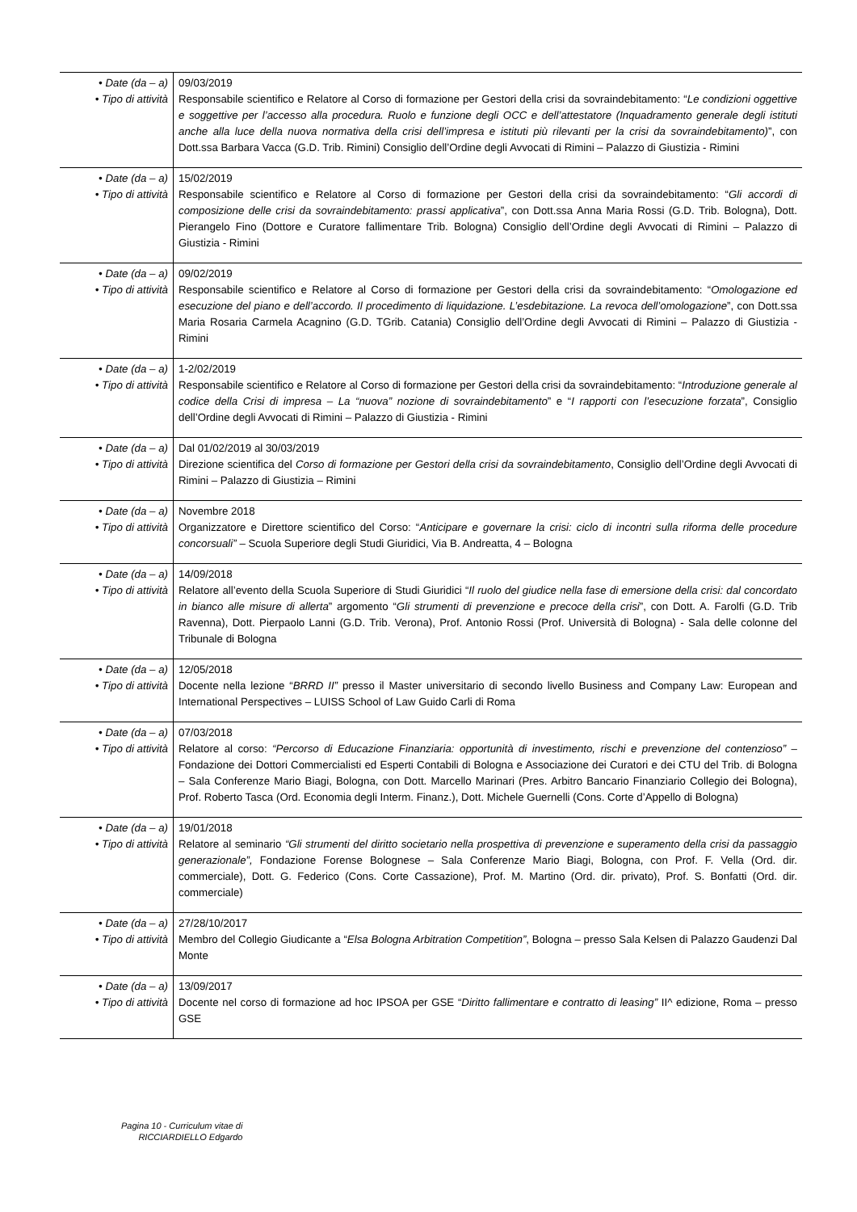| • Date (da – a) • Tipo di attività | 09/03/2019 Responsabile scientifico e Relatore al Corso di formazione per Gestori della crisi da sovraindebitamento: “ Le condizioni oggettive e soggettive per l’accesso alla procedura. Ruolo e funzione degli OCC e dell’attestatore (Inquadramento generale degli istituti anche alla luce della nuova normativa della crisi dell’impresa e istituti più rilevanti per la crisi da sovraindebitamento) ”, con Dott.ssa Barbara Vacca (G.D. Trib. Rimini) Consiglio dell’Ordine degli Avvocati di Rimini – Palazzo di Giustizia - Rimini |
| • Date (da – a) • Tipo di attività | 15/02/2019 Responsabile scientifico e Relatore al Corso di formazione per Gestori della crisi da sovraindebitamento: “ Gli accordi di composizione delle crisi da sovraindebitamento: prassi applicativa ”, con Dott.ssa Anna Maria Rossi (G.D. Trib. Bologna), Dott. Pierangelo Fino (Dottore e Curatore fallimentare Trib. Bologna) Consiglio dell’Ordine degli Avvocati di Rimini – Palazzo di Giustizia - Rimini |
| • Date (da – a) • Tipo di attività | 09/02/2019 Responsabile scientifico e Relatore al Corso di formazione per Gestori della crisi da sovraindebitamento: “ Omologazione ed esecuzione del piano e dell’accordo. Il procedimento di liquidazione. L’esdebitazione. La revoca dell’omologazione ”, con Dott.ssa Maria Rosaria Carmela Acagnino (G.D. TGrib. Catania) Consiglio dell’Ordine degli Avvocati di Rimini – Palazzo di Giustizia - Rimini |
| • Date (da – a) • Tipo di attività | 1-2/02/2019 Responsabile scientifico e Relatore al Corso di formazione per Gestori della crisi da sovraindebitamento: “ Introduzione generale al codice della Crisi di impresa – La “nuova” nozione di sovraindebitamento ” e “ I rapporti con l’esecuzione forzata ”, Consiglio dell’Ordine degli Avvocati di Rimini – Palazzo di Giustizia - Rimini |
| • Date (da – a) • Tipo di attività | Dal 01/02/2019 al 30/03/2019 Direzione scientifica del Corso di formazione per Gestori della crisi da sovraindebitamento , Consiglio dell’Ordine degli Avvocati di Rimini – Palazzo di Giustizia – Rimini |
| • Date (da – a) • Tipo di attività | Novembre 2018 Organizzatore e Direttore scientifico del Corso: “ Anticipare e governare la crisi: ciclo di incontri sulla riforma delle procedure concorsuali” – Scuola Superiore degli Studi Giuridici, Via B. Andreatta, 4 – Bologna |
| • Date (da – a) • Tipo di attività | 14/09/2018 Relatore all’evento della Scuola Superiore di Studi Giuridici “ Il ruolo del giudice nella fase di emersione della crisi: dal concordato in bianco alle misure di allerta ” argomento “ Gli strumenti di prevenzione e precoce della crisi ”, con Dott. A. Farolfi (G.D. Trib Ravenna), Dott. Pierpaolo Lanni (G.D. Trib. Verona), Prof. Antonio Rossi (Prof. Università di Bologna) - Sala delle colonne del Tribunale di Bologna |
| • Date (da – a) • Tipo di attività | 12/05/2018 Docente nella lezione “ BRRD II” presso il Master universitario di secondo livello Business and Company Law: European and International Perspectives – LUISS School of Law Guido Carli di Roma |
| • Date (da – a) • Tipo di attività | 07/03/2018 Relatore al corso: “Percorso di Educazione Finanziaria: opportunità di investimento, rischi e prevenzione del contenzioso” – Fondazione dei Dottori Commercialisti ed Esperti Contabili di Bologna e Associazione dei Curatori e dei CTU del Trib. di Bologna – Sala Conferenze Mario Biagi, Bologna, con Dott. Marcello Marinari (Pres. Arbitro Bancario Finanziario Collegio dei Bologna), Prof. Roberto Tasca (Ord. Economia degli Interm. Finanz.), Dott. Michele Guernelli (Cons. Corte d’Appello di Bologna) |
| • Date (da – a) • Tipo di attività | 19/01/2018 Relatore al seminario “Gli strumenti del diritto societario nella prospettiva di prevenzione e superamento della crisi da passaggio generazionale”, Fondazione Forense Bolognese – Sala Conferenze Mario Biagi, Bologna, con Prof. F. Vella (Ord. dir. commerciale), Dott. G. Federico (Cons. Corte Cassazione), Prof. M. Martino (Ord. dir. privato), Prof. S. Bonfatti (Ord. dir. commerciale) |
| • Date (da – a) • Tipo di attività | 27/28/10/2017 Membro del Collegio Giudicante a “ Elsa Bologna Arbitration Competition” , Bologna – presso Sala Kelsen di Palazzo Gaudenzi Dal Monte |
| • Date (da – a) • Tipo di attività | 13/09/2017 Docente nel corso di formazione ad hoc IPSOA per GSE “ Diritto fallimentare e contratto di leasing” II^ edizione, Roma – presso GSE |
Pagina 10 - Curriculum vitae di
RICCIARDIELLO Edgardo